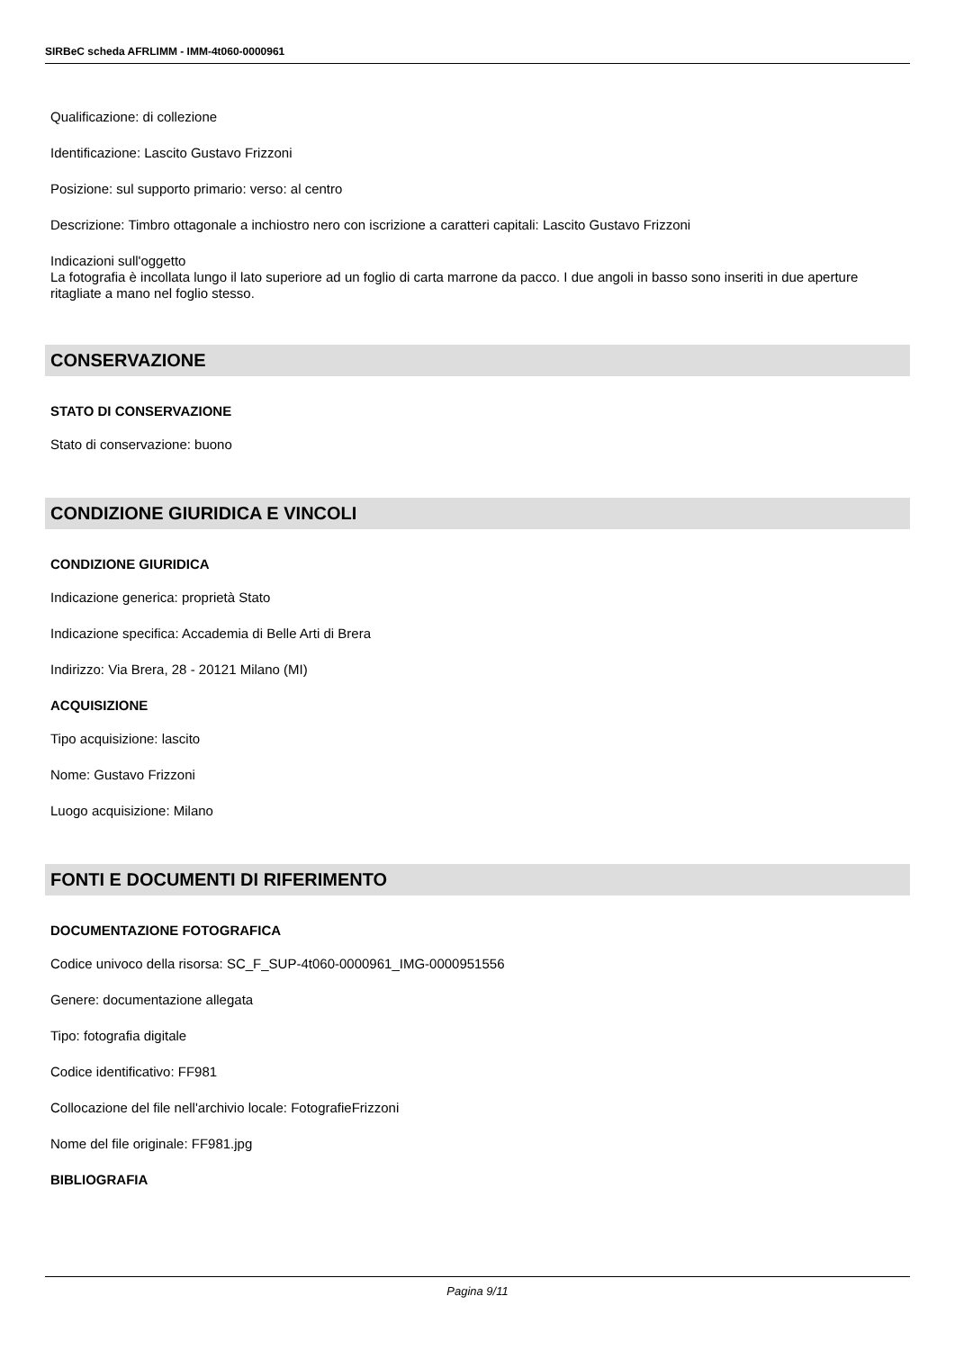SIRBeC scheda AFRLIMM - IMM-4t060-0000961
Qualificazione: di collezione
Identificazione: Lascito Gustavo Frizzoni
Posizione: sul supporto primario: verso: al centro
Descrizione: Timbro ottagonale a inchiostro nero con iscrizione a caratteri capitali: Lascito Gustavo Frizzoni
Indicazioni sull'oggetto
La fotografia è incollata lungo il lato superiore ad un foglio di carta marrone da pacco. I due angoli in basso sono inseriti in due aperture ritagliate a mano nel foglio stesso.
CONSERVAZIONE
STATO DI CONSERVAZIONE
Stato di conservazione: buono
CONDIZIONE GIURIDICA E VINCOLI
CONDIZIONE GIURIDICA
Indicazione generica: proprietà Stato
Indicazione specifica: Accademia di Belle Arti di Brera
Indirizzo: Via Brera, 28 - 20121 Milano (MI)
ACQUISIZIONE
Tipo acquisizione: lascito
Nome: Gustavo Frizzoni
Luogo acquisizione: Milano
FONTI E DOCUMENTI DI RIFERIMENTO
DOCUMENTAZIONE FOTOGRAFICA
Codice univoco della risorsa: SC_F_SUP-4t060-0000961_IMG-0000951556
Genere: documentazione allegata
Tipo: fotografia digitale
Codice identificativo: FF981
Collocazione del file nell'archivio locale: FotografieFrizzoni
Nome del file originale: FF981.jpg
BIBLIOGRAFIA
Pagina 9/11